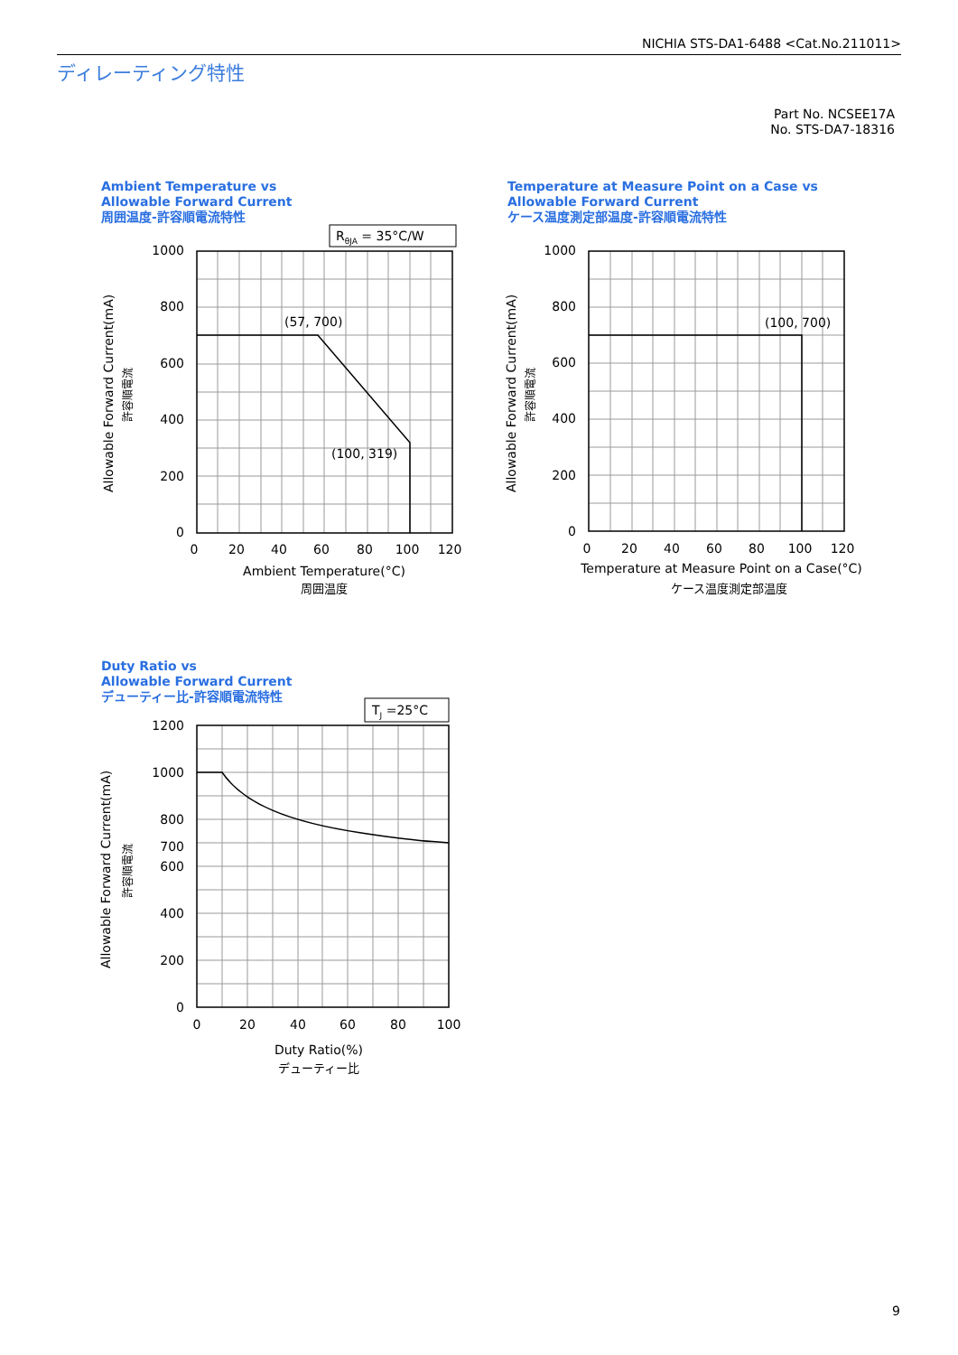NICHIA STS-DA1-6488 <Cat.No.211011>
ディレーティング特性
Part No. NCSEE17A
No. STS-DA7-18316
Ambient Temperature vs
Allowable Forward Current
周囲温度-許容順電流特性
Temperature at Measure Point on a Case vs
Allowable Forward Current
ケース温度測定部温度-許容順電流特性
Duty Ratio vs
Allowable Forward Current
デューティー比-許容順電流特性
RθJA = 35°C/W
TJ =25°C
(57, 700)
(100, 319)
(100, 700)
1000
800
600
400
200
0
1000
800
600
400
200
0
1200
1000
800
700
600
400
200
0
0
20
40
60
80
100
120
Ambient Temperature(°C)
周囲温度
0
20
40
60
80
100
120
Temperature at Measure Point on a Case(°C)
ケース温度測定部温度
0
20
40
60
80
100
Duty Ratio(%)
デューティー比
Allowable Forward Current(mA)
許容順電流
Allowable Forward Current(mA)
許容順電流
Allowable Forward Current(mA)
許容順電流
9